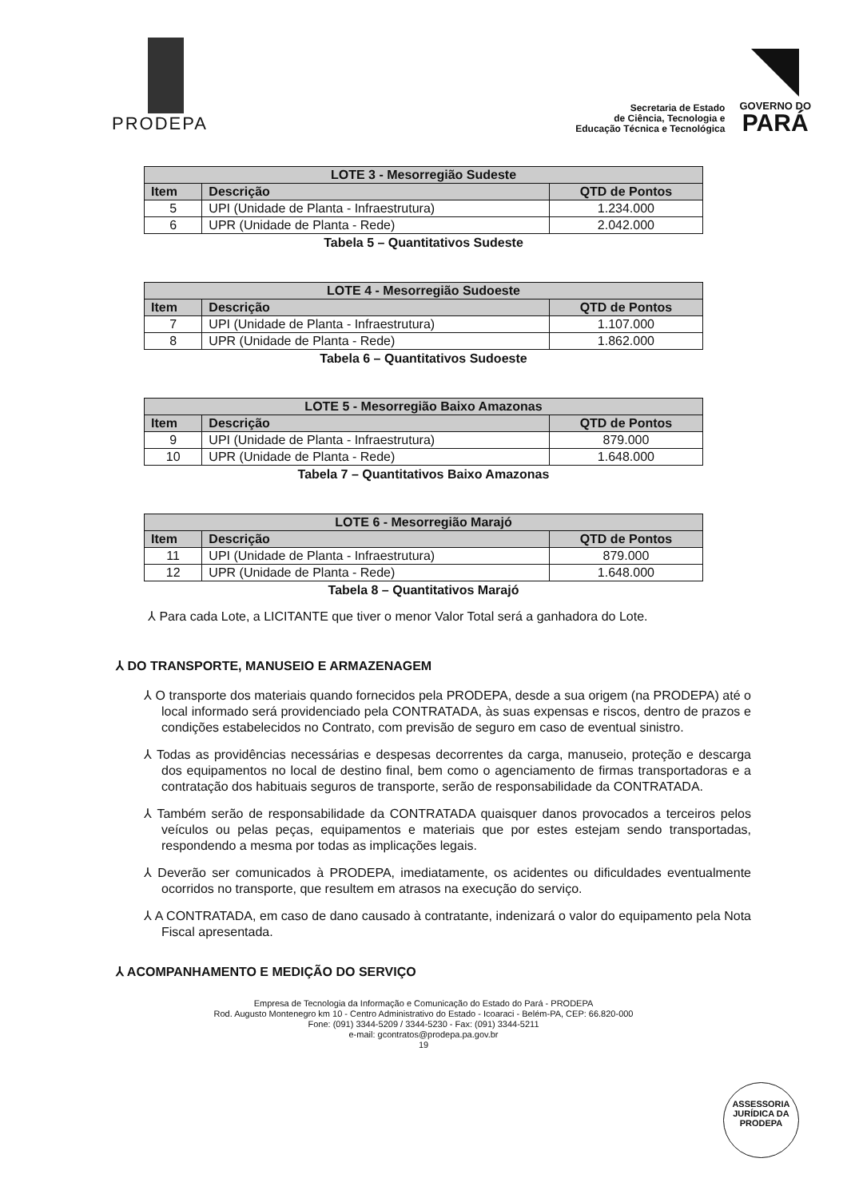PRODEPA
Secretaria de Estado
de Ciência, Tecnologia e
Educação Técnica e Tecnológica
GOVERNO DO
PARÁ
| LOTE 3 - Mesorregião Sudeste | | |
| --- | --- | --- |
| Item | Descrição | QTD de Pontos |
| 5 | UPI (Unidade de Planta - Infraestrutura) | 1.234.000 |
| 6 | UPR (Unidade de Planta - Rede) | 2.042.000 |
Tabela 5 – Quantitativos Sudeste
| LOTE 4 - Mesorregião Sudoeste | | |
| --- | --- | --- |
| Item | Descrição | QTD de Pontos |
| 7 | UPI (Unidade de Planta - Infraestrutura) | 1.107.000 |
| 8 | UPR (Unidade de Planta - Rede) | 1.862.000 |
Tabela 6 – Quantitativos Sudoeste
| LOTE 5 - Mesorregião Baixo Amazonas | | |
| --- | --- | --- |
| Item | Descrição | QTD de Pontos |
| 9 | UPI (Unidade de Planta - Infraestrutura) | 879.000 |
| 10 | UPR (Unidade de Planta - Rede) | 1.648.000 |
Tabela 7 – Quantitativos Baixo Amazonas
| LOTE 6 - Mesorregião Marajó | | |
| --- | --- | --- |
| Item | Descrição | QTD de Pontos |
| 11 | UPI (Unidade de Planta - Infraestrutura) | 879.000 |
| 12 | UPR (Unidade de Planta - Rede) | 1.648.000 |
Tabela 8 – Quantitativos Marajó
⅄ Para cada Lote, a LICITANTE que tiver o menor Valor Total será a ganhadora do Lote.
⅄ DO TRANSPORTE, MANUSEIO E ARMAZENAGEM
⅄ O transporte dos materiais quando fornecidos pela PRODEPA, desde a sua origem (na PRODEPA) até o local informado será providenciado pela CONTRATADA, às suas expensas e riscos, dentro de prazos e condições estabelecidos no Contrato, com previsão de seguro em caso de eventual sinistro.
⅄ Todas as providências necessárias e despesas decorrentes da carga, manuseio, proteção e descarga dos equipamentos no local de destino final, bem como o agenciamento de firmas transportadoras e a contratação dos habituais seguros de transporte, serão de responsabilidade da CONTRATADA.
⅄ Também serão de responsabilidade da CONTRATADA quaisquer danos provocados a terceiros pelos veículos ou pelas peças, equipamentos e materiais que por estes estejam sendo transportadas, respondendo a mesma por todas as implicações legais.
⅄ Deverão ser comunicados à PRODEPA, imediatamente, os acidentes ou dificuldades eventualmente ocorridos no transporte, que resultem em atrasos na execução do serviço.
⅄ A CONTRATADA, em caso de dano causado à contratante, indenizará o valor do equipamento pela Nota Fiscal apresentada.
⅄ ACOMPANHAMENTO E MEDIÇÃO DO SERVIÇO
Empresa de Tecnologia da Informação e Comunicação do Estado do Pará - PRODEPA
Rod. Augusto Montenegro km 10 - Centro Administrativo do Estado - Icoaraci - Belém-PA, CEP: 66.820-000
Fone: (091) 3344-5209 / 3344-5230 - Fax: (091) 3344-5211
e-mail: gcontratos@prodepa.pa.gov.br
19
ASSESSORIA JURÍDICA DA PRODEPA